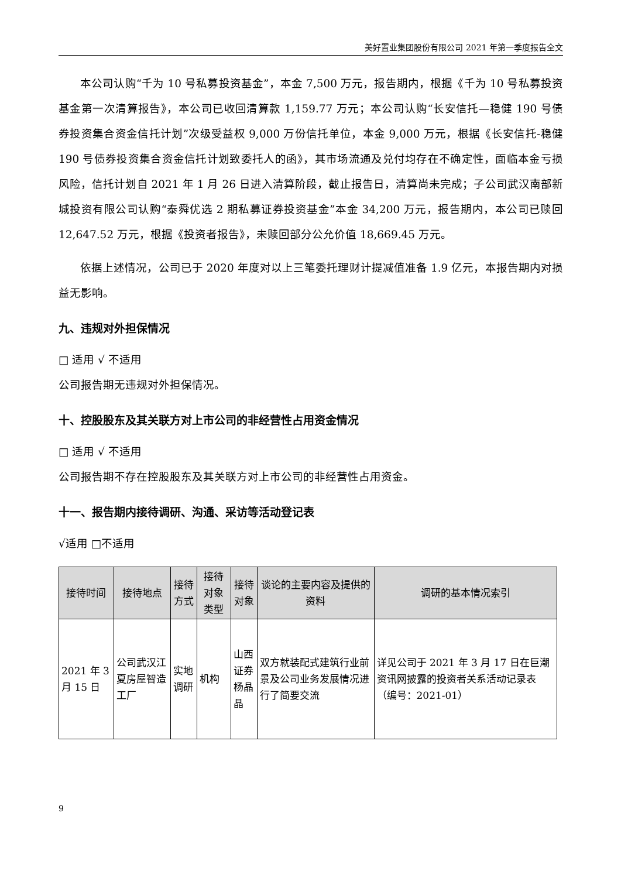美好置业集团股份有限公司 2021 年第一季度报告全文
本公司认购“千为 10 号私募投资基金”，本金 7,500 万元，报告期内，根据《千为 10 号私募投资基金第一次清算报告》，本公司已收回清算款 1,159.77 万元；本公司认购“长安信托—稳健 190 号债券投资集合资金信托计划”次级受益权 9,000 万份信托单位，本金 9,000 万元，根据《长安信托-稳健 190 号债券投资集合资金信托计划致委托人的函》，其市场流通及兑付均存在不确定性，面临本金亏损风险，信托计划自 2021 年 1 月 26 日进入清算阶段，截止报告日，清算尚未完成；子公司武汉南部新城投资有限公司认购“泰舜优选 2 期私募证券投资基金”本金 34,200 万元，报告期内，本公司已赎回 12,647.52 万元，根据《投资者报告》，未赎回部分公允价值 18,669.45 万元。
依据上述情况，公司已于 2020 年度对以上三笔委托理财计提减值准备 1.9 亿元，本报告期内对损益无影响。
九、违规对外担保情况
□ 适用 √ 不适用
公司报告期无违规对外担保情况。
十、控股股东及其关联方对上市公司的非经营性占用资金情况
□ 适用 √ 不适用
公司报告期不存在控股股东及其关联方对上市公司的非经营性占用资金。
十一、报告期内接待调研、沟通、采访等活动登记表
√适用 □不适用
| 接待时间 | 接待地点 | 接待方式 | 接待对象类型 | 接待对象 | 谈论的主要内容及提供的资料 | 调研的基本情况索引 |
| --- | --- | --- | --- | --- | --- | --- |
| 2021 年 3 月 15 日 | 公司武汉江夏房屋智造工厂 | 实地调研 | 机构 | 山西证券 杨晶晶 | 双方就装配式建筑行业前景及公司业务发展情况进行了简要交流 | 详见公司于 2021 年 3 月 17 日在巨潮资讯网披露的投资者关系活动记录表（编号：2021-01） |
9